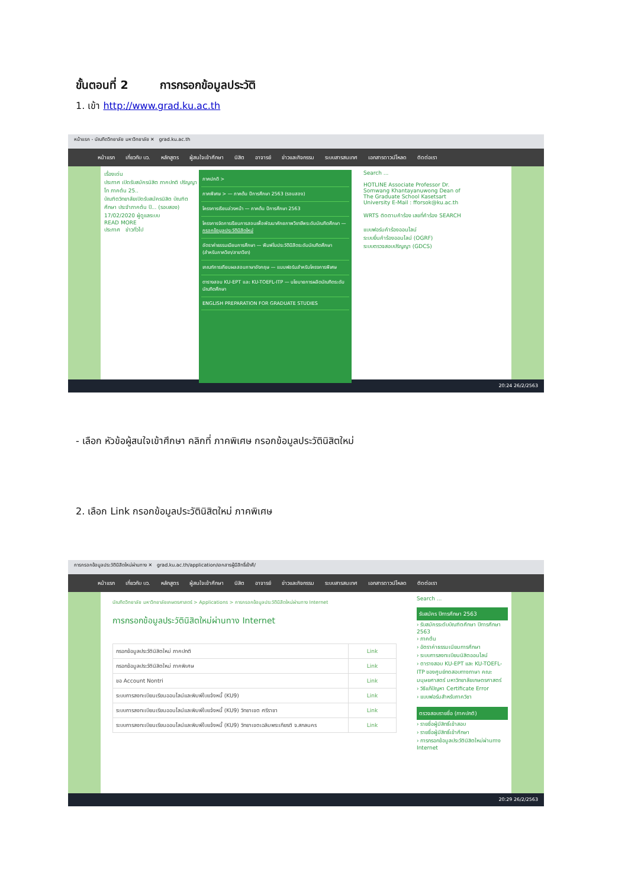ขั้นตอนที่ 2 การกรอกข้อมูลประวัติ
1. เข้า http://www.grad.ku.ac.th
หน้าแรก - บัณฑิตวิทยาลัย มหาวิทยาลัย ✕ grad.ku.ac.th
หน้าแรก เกี่ยวกับ บว. หลักสูตร ผู้สนใจเข้าศึกษา นิสิต อาจารย์ ข่าวและกิจกรรม ระบบสารสนเทศ เอกสารดาวน์โหลด ติดต่อเรา
เรื่องเด่น
ประกาศ เปิดรับสมัครนิสิต ภาคปกติ ปริญญาโท ภาคต้น 25..
บัณฑิตวิทยาลัยเปิดรับสมัครนิสิต บัณฑิตศึกษา ประจำภาคต้น ปี... (รอบสอง)
17/02/2020 ผู้ดูแลระบบ
READ MORE
ประกาศ ข่าวทั่วไป
ภาคปกติ >
ภาคพิเศษ > — ภาคต้น ปีการศึกษา 2563 (รอบสอง)
โครงการเรียนล่วงหน้า — ภาคต้น ปีการศึกษา 2563
โครงการจัดการเรียนการสอนเพื่อพัฒนาศักยภาพวิชาชีพระดับบัณฑิตศึกษา — กรอกข้อมูลประวัตินิสิตใหม่
อัตราค่าธรรมเนียมการศึกษา — พิมพ์ใบประวัตินิสิตระดับบัณฑิตศึกษา (สำหรับภาควิชา/สาขาวิชา)
เกณฑ์การเทียบผลสอบภาษาอังกฤษ — แบบฟอร์มสำหรับโครงการพิเศษ
ตารางสอบ KU-EPT และ KU-TOEFL-ITP — นโยบายการผลิตบัณฑิตระดับบัณฑิตศึกษา
ENGLISH PREPARATION FOR GRADUATE STUDIES
Search ...
HOTLINE Associate Professor Dr. Somwang Khantayanuwong Dean of The Graduate School Kasetsart University E-Mail : fforsok@ku.ac.th
WRTS ติดตามคำร้อง เลขที่คำร้อง SEARCH
แบบฟอร์มคำร้องออนไลน์
ระบบยื่นคำร้องออนไลน์ (OGRF)
ระบบตรวจสอบปริญญา (GDCS)
20:24 26/2/2563
- เลือก หัวข้อผู้สนใจเข้าศึกษา คลิกที่ ภาคพิเศษ กรอกข้อมูลประวัตินิสิตใหม่
2. เลือก Link กรอกข้อมูลประวัตินิสิตใหม่ ภาคพิเศษ
การกรอกข้อมูลประวัตินิสิตใหม่ผ่านทาง ✕ grad.ku.ac.th/application/เอกสารผู้มีสิทธิ์เข้าศึ/
หน้าแรก เกี่ยวกับ บว. หลักสูตร ผู้สนใจเข้าศึกษา นิสิต อาจารย์ ข่าวและกิจกรรม ระบบสารสนเทศ เอกสารดาวน์โหลด ติดต่อเรา
บัณฑิตวิทยาลัย มหาวิทยาลัยเกษตรศาสตร์ > Applications > การกรอกข้อมูลประวัตินิสิตใหม่ผ่านทาง Internet
การกรอกข้อมูลประวัตินิสิตใหม่ผ่านทาง Internet
| กรอกข้อมูลประวัตินิสิตใหม่ ภาคปกติ | Link |
| กรอกข้อมูลประวัตินิสิตใหม่ ภาคพิเศษ | Link |
| ขอ Account Nontri | Link |
| ระบบการลงทะเบียนเรียนออนไลน์และพิมพ์ใบแจ้งหนี้ (KU9) | Link |
| ระบบการลงทะเบียนเรียนออนไลน์และพิมพ์ใบแจ้งหนี้ (KU9) วิทยาเขต ศรีราชา | Link |
| ระบบการลงทะเบียนเรียนออนไลน์และพิมพ์ใบแจ้งหนี้ (KU9) วิทยาเขตเฉลิมพระเกียรติ จ.สกลนคร | Link |
Search ...
รับสมัคร ปีการศึกษา 2563
› รับสมัครระดับบัณฑิตศึกษา ปีการศึกษา 2563
› ภาคต้น
› อัตราค่าธรรมเนียมการศึกษา
› ระบบการลงทะเบียนนิสิตออนไลน์
› ตารางสอบ KU-EPT และ KU-TOEFL-ITP ของศูนย์ทดสอบทางภาษา คณะมนุษยศาสตร์ มหาวิทยาลัยเกษตรศาสตร์
› วิธีแก้ปัญหา Certificate Error
› แบบฟอร์มสำหรับภาควิชา
ตรวจสอบรายชื่อ (ภาคปกติ)
› รายชื่อผู้มีสิทธิ์เข้าสอบ
› รายชื่อผู้มีสิทธิ์เข้าศึกษา
› การกรอกข้อมูลประวัตินิสิตใหม่ผ่านทาง Internet
20:29 26/2/2563